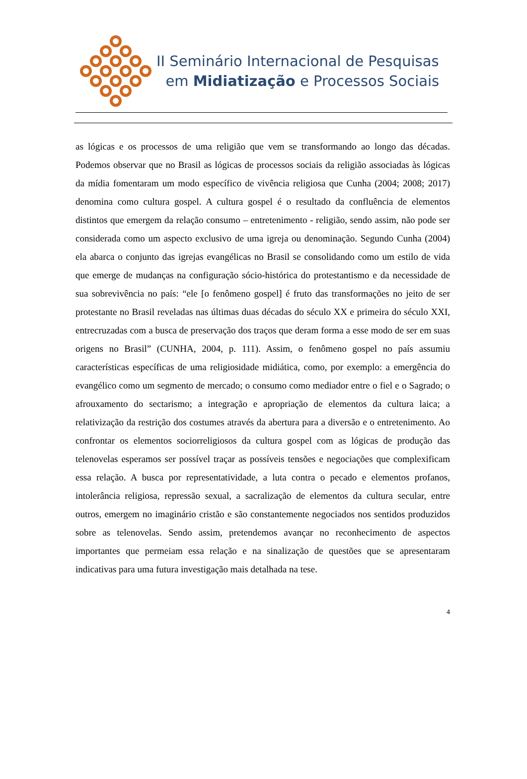II Seminário Internacional de Pesquisas
em Midiatização e Processos Sociais
as lógicas e os processos de uma religião que vem se transformando ao longo das décadas. Podemos observar que no Brasil as lógicas de processos sociais da religião associadas às lógicas da mídia fomentaram um modo específico de vivência religiosa que Cunha (2004; 2008; 2017) denomina como cultura gospel. A cultura gospel é o resultado da confluência de elementos distintos que emergem da relação consumo – entretenimento - religião, sendo assim, não pode ser considerada como um aspecto exclusivo de uma igreja ou denominação. Segundo Cunha (2004) ela abarca o conjunto das igrejas evangélicas no Brasil se consolidando como um estilo de vida que emerge de mudanças na configuração sócio-histórica do protestantismo e da necessidade de sua sobrevivência no país: “ele [o fenômeno gospel] é fruto das transformações no jeito de ser protestante no Brasil reveladas nas últimas duas décadas do século XX e primeira do século XXI, entrecruzadas com a busca de preservação dos traços que deram forma a esse modo de ser em suas origens no Brasil” (CUNHA, 2004, p. 111). Assim, o fenômeno gospel no país assumiu características específicas de uma religiosidade midiática, como, por exemplo: a emergência do evangélico como um segmento de mercado; o consumo como mediador entre o fiel e o Sagrado; o afrouxamento do sectarismo; a integração e apropriação de elementos da cultura laica; a relativização da restrição dos costumes através da abertura para a diversão e o entretenimento. Ao confrontar os elementos sociorreligiosos da cultura gospel com as lógicas de produção das telenovelas esperamos ser possível traçar as possíveis tensões e negociações que complexificam essa relação. A busca por representatividade, a luta contra o pecado e elementos profanos, intolerância religiosa, repressão sexual, a sacralização de elementos da cultura secular, entre outros, emergem no imaginário cristão e são constantemente negociados nos sentidos produzidos sobre as telenovelas. Sendo assim, pretendemos avançar no reconhecimento de aspectos importantes que permeiam essa relação e na sinalização de questões que se apresentaram indicativas para uma futura investigação mais detalhada na tese.
4